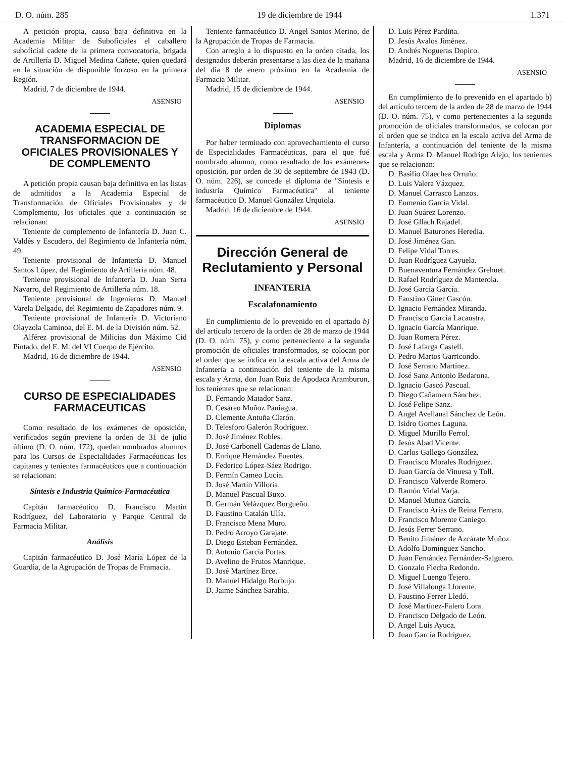D. O. núm. 285 19 de diciembre de 1944 1.371
A petición propia, causa baja definitiva en la Academia Militar de Suboficiales el caballero suboficial cadete de la primera convocatoria, brigada de Artillería D. Miguel Medina Cañete, quien quedará en la situación de disponible forzoso en la primera Región.
Madrid, 7 de diciembre de 1944.
ASENSIO
ACADEMIA ESPECIAL DE TRANSFORMACION DE OFICIALES PROVISIONALES Y DE COMPLEMENTO
A petición propia causan baja definitiva en las listas de admitidos a la Academia Especial de Transformación de Oficiales Provisionales y de Complemento, los oficiales que a continuación se relacionan:
Teniente de complemento de Infantería D. Juan C. Valdés y Escudero, del Regimiento de Infantería núm. 49.
Teniente provisional de Infantería D. Manuel Santos López, del Regimiento de Artillería núm. 48.
Teniente provisional de Infantería D. Juan Serra Navarro, del Regimiento de Artillería núm. 18.
Teniente provisional de Ingenieros D. Manuel Varela Delgado, del Regimiento de Zapadores núm. 9.
Teniente provisional de Infantería D. Victoriano Olayzola Caminoa, del E. M. de la División núm. 52.
Alférez provisional de Milicias don Máximo Cid Pintado, del E. M. del VI Cuerpo de Ejército.
Madrid, 16 de diciembre de 1944.
ASENSIO
CURSO DE ESPECIALIDADES FARMACEUTICAS
Como resultado de los exámenes de oposición, verificados según previene la orden de 31 de julio último (D. O. núm. 172), quedan nombrados alumnos para los Cursos de Especialidades Farmacéuticas los capitanes y tenientes farmacéuticos que a continuación se relacionan:
Síntesis e Industria Químico-Farmacéutica
Capitán farmacéutico D. Francisco Martín Rodríguez, del Laboratorio y Parque Central de Farmacia Militar.
Análisis
Capitán farmacéutico D. José María López de la Guardia, de la Agrupación de Tropas de Framacia.
Teniente farmacéutico D. Angel Santos Merino, de la Agrupación de Tropas de Farmacia.
Con arreglo a lo dispuesto en la orden citada, los designados deberán presentarse a las diez de la mañana del día 8 de enero próximo en la Academia de Farmacia Militar.
Madrid, 15 de diciembre de 1944.
ASENSIO
Diplomas
Por haber terminado con aprovechamiento el curso de Especialidades Farmacéuticas, para el que fué nombrado alumno, como resultado de los exámenes-oposición, por orden de 30 de septiembre de 1943 (D. O. núm. 226), se concede el diploma de "Síntesis e industria Químico Farmacéutica" al teniente farmacéutico D. Manuel González Urquiola.
Madrid, 16 de diciembre de 1944.
ASENSIO
Dirección General de Reclutamiento y Personal
INFANTERIA
Escalafonamiento
En cumplimiento de lo prevenido en el apartado b) del artículo tercero de la orden de 28 de marzo de 1944 (D. O. núm. 75), y como perteneciente a la segunda promoción de oficiales transformados, se colocan por el orden que se indica en la escala activa del Arma de Infantería a continuación del teniente de la misma escala y Arma, don Juan Ruiz de Apodaca Aramburun, los tenientes que se relacionan:
D. Fernando Matador Sanz.
D. Cesáreo Muñoz Paniagua.
D. Clemente Antuña Clarón.
D. Telesforo Galerón Rodríguez.
D. José Jiménez Robles.
D. José Carbonell Cadenas de Llano.
D. Enrique Hernández Fuentes.
D. Federico López-Sáez Rodrigo.
D. Fermín Cameo Lucía.
D. José Martín Villoria.
D. Manuel Pascual Buxo.
D. Germán Velázquez Burgueño.
D. Faustino Catalán Ulía.
D. Francisco Mena Muro.
D. Pedro Arroyo Garajate.
D. Diego Esteban Fernández.
D. Antonio García Portas.
D. Avelino de Frutos Manrique.
D. José Martínez Erce.
D. Manuel Hidalgo Borbujo.
D. Jaime Sánchez Sarabia.
D. Luis Pérez Pardiña.
D. Jesús Avalos Jiménez.
D. Andrés Nogueras Dopico.
Madrid, 16 de diciembre de 1944.
ASENSIO
En cumplimiento de lo prevenido en el apartado b) del artículo tercero de la arden de 28 de marzo de 1944 (D. O. núm. 75), y como pertenecientes a la segunda promoción de oficiales transformados, se colocan por el orden que se indica en la escala activa del Arma de Infantería, a continuación del teniente de la misma escala y Arma D. Manuel Rodrigo Alejo, los tenientes que se relacionan:
D. Basilio Olaechea Orruño.
D. Luis Valera Vázquez.
D. Manuel Carrasco Lanzos.
D. Eumenio García Vidal.
D. Juan Suárez Lorenzo.
D. José Gllach Rajadel.
D. Manuel Baturones Heredia.
D. José Jiménez Gan.
D. Felipe Vidal Torres.
D. Juan Rodríguez Cayuela.
D. Buenaventura Fernández Grehuet.
D. Rafael Rodríguez de Manterola.
D. José García García.
D. Faustino Giner Gascón.
D. Ignacio Fernández Miranda.
D. Francisco García Lacaustra.
D. Ignacio García Manrique.
D. Juan Romera Pérez.
D. José Lafarga Castell.
D. Pedro Martos Garricondo.
D. José Serrano Martínez.
D. José Sanz Antonio Bedarona.
D. Ignacio Gascó Pascual.
D. Diego Cañamero Sánchez.
D. José Felipe Sanz.
D. Angel Avellanal Sánchez de León.
D. Isidro Gomes Laguna.
D. Miguel Murillo Ferrol.
D. Jesús Abad Vicente.
D. Carlos Gallego González.
D. Francisco Morales Rodríguez.
D. Juan García de Vinuesa y Toll.
D. Francisco Valverde Romero.
D. Ramón Vidal Varja.
D. Manuel Muñoz García.
D. Francisco Arias de Reina Ferrero.
D. Francisco Morente Caniego.
D. Jesús Ferrer Serrano.
D. Benito Jiménez de Azcárate Muñoz.
D. Adolfo Domínguez Sancho.
D. Juan Fernández Fernández-Salguero.
D. Gonzalo Flecha Redondo.
D. Miguel Luengo Tejero.
D. José Villalonga Llorente.
D. Faustino Ferrer Lledó.
D. José Martínez-Falero Lora.
D. Francisco Delgado de León.
D. Angel Luis Ayuca.
D. Juan García Rodríguez.